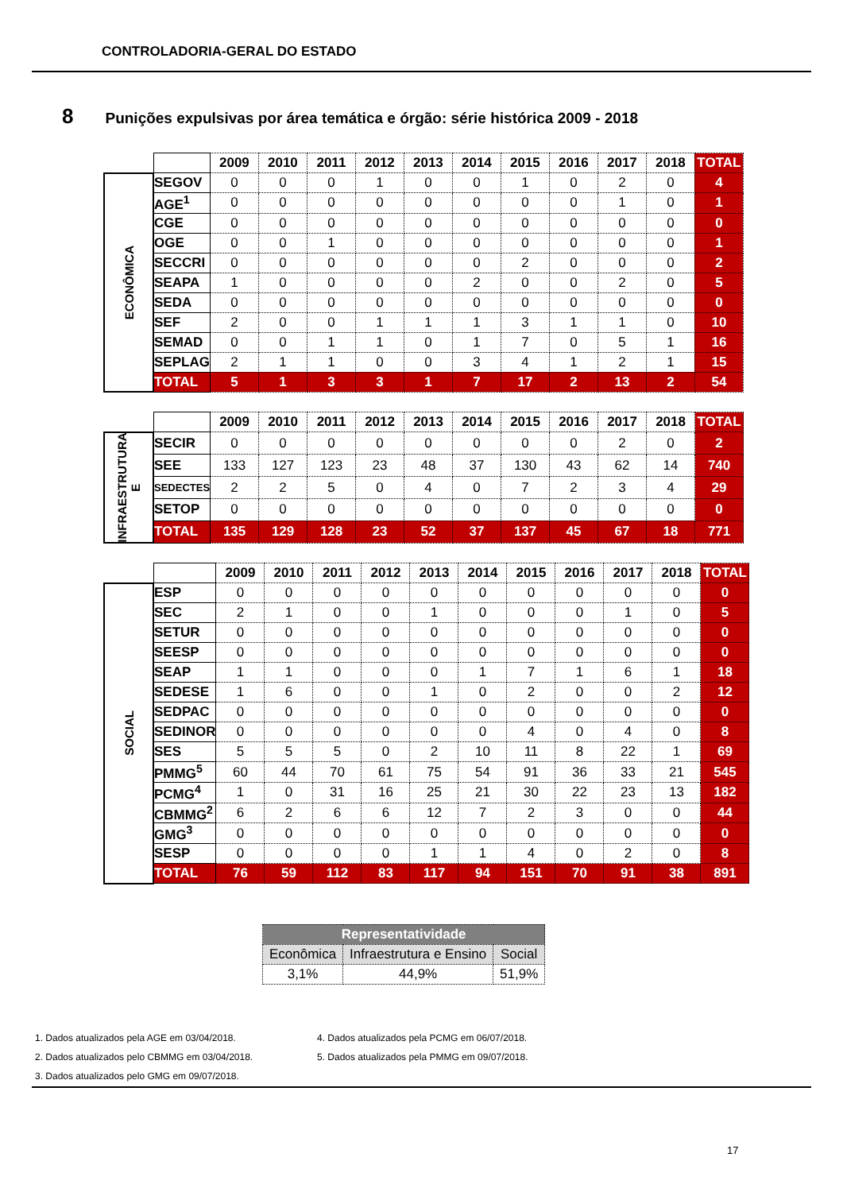CONTROLADORIA-GERAL DO ESTADO
8 Punições expulsivas por área temática e órgão: série histórica 2009 - 2018
| | | 2009 | 2010 | 2011 | 2012 | 2013 | 2014 | 2015 | 2016 | 2017 | 2018 | TOTAL |
| ECONÔMICA | SEGOV | 0 | 0 | 0 | 1 | 0 | 0 | 1 | 0 | 2 | 0 | 4 |
| | AGE<sup>1</sup> | 0 | 0 | 0 | 0 | 0 | 0 | 0 | 0 | 1 | 0 | 1 |
| | CGE | 0 | 0 | 0 | 0 | 0 | 0 | 0 | 0 | 0 | 0 | 0 |
| | OGE | 0 | 0 | 1 | 0 | 0 | 0 | 0 | 0 | 0 | 0 | 1 |
| | SECCRI | 0 | 0 | 0 | 0 | 0 | 0 | 2 | 0 | 0 | 0 | 2 |
| | SEAPA | 1 | 0 | 0 | 0 | 0 | 2 | 0 | 0 | 2 | 0 | 5 |
| | SEDA | 0 | 0 | 0 | 0 | 0 | 0 | 0 | 0 | 0 | 0 | 0 |
| | SEF | 2 | 0 | 0 | 1 | 1 | 1 | 3 | 1 | 1 | 0 | 10 |
| | SEMAD | 0 | 0 | 1 | 1 | 0 | 1 | 7 | 0 | 5 | 1 | 16 |
| | SEPLAG | 2 | 1 | 1 | 0 | 0 | 3 | 4 | 1 | 2 | 1 | 15 |
| | TOTAL | 5 | 1 | 3 | 3 | 1 | 7 | 17 | 2 | 13 | 2 | 54 |
| | | 2009 | 2010 | 2011 | 2012 | 2013 | 2014 | 2015 | 2016 | 2017 | 2018 | TOTAL |
| INFRAESTRUTURA E | SECIR | 0 | 0 | 0 | 0 | 0 | 0 | 0 | 0 | 2 | 0 | 2 |
| | SEE | 133 | 127 | 123 | 23 | 48 | 37 | 130 | 43 | 62 | 14 | 740 |
| | SEDECTES | 2 | 2 | 5 | 0 | 4 | 0 | 7 | 2 | 3 | 4 | 29 |
| | SETOP | 0 | 0 | 0 | 0 | 0 | 0 | 0 | 0 | 0 | 0 | 0 |
| | TOTAL | 135 | 129 | 128 | 23 | 52 | 37 | 137 | 45 | 67 | 18 | 771 |
| | | 2009 | 2010 | 2011 | 2012 | 2013 | 2014 | 2015 | 2016 | 2017 | 2018 | TOTAL |
| SOCIAL | ESP | 0 | 0 | 0 | 0 | 0 | 0 | 0 | 0 | 0 | 0 | 0 |
| | SEC | 2 | 1 | 0 | 0 | 1 | 0 | 0 | 0 | 1 | 0 | 5 |
| | SETUR | 0 | 0 | 0 | 0 | 0 | 0 | 0 | 0 | 0 | 0 | 0 |
| | SEESP | 0 | 0 | 0 | 0 | 0 | 0 | 0 | 0 | 0 | 0 | 0 |
| | SEAP | 1 | 1 | 0 | 0 | 0 | 1 | 7 | 1 | 6 | 1 | 18 |
| | SEDESE | 1 | 6 | 0 | 0 | 1 | 0 | 2 | 0 | 0 | 2 | 12 |
| | SEDPAC | 0 | 0 | 0 | 0 | 0 | 0 | 0 | 0 | 0 | 0 | 0 |
| | SEDINOR | 0 | 0 | 0 | 0 | 0 | 0 | 4 | 0 | 4 | 0 | 8 |
| | SES | 5 | 5 | 5 | 0 | 2 | 10 | 11 | 8 | 22 | 1 | 69 |
| | PMMG<sup>5</sup> | 60 | 44 | 70 | 61 | 75 | 54 | 91 | 36 | 33 | 21 | 545 |
| | PCMG<sup>4</sup> | 1 | 0 | 31 | 16 | 25 | 21 | 30 | 22 | 23 | 13 | 182 |
| | CBMMG<sup>2</sup> | 6 | 2 | 6 | 6 | 12 | 7 | 2 | 3 | 0 | 0 | 44 |
| | GMG<sup>3</sup> | 0 | 0 | 0 | 0 | 0 | 0 | 0 | 0 | 0 | 0 | 0 |
| | SESP | 0 | 0 | 0 | 0 | 1 | 1 | 4 | 0 | 2 | 0 | 8 |
| | TOTAL | 76 | 59 | 112 | 83 | 117 | 94 | 151 | 70 | 91 | 38 | 891 |
| Representatividade | | |
| --- | --- | --- |
| Econômica | Infraestrutura e Ensino | Social |
| 3,1% | 44,9% | 51,9% |
1. Dados atualizados pela AGE em 03/04/2018.
4. Dados atualizados pela PCMG em 06/07/2018.
2. Dados atualizados pelo CBMMG em 03/04/2018.
5. Dados atualizados pela PMMG em 09/07/2018.
3. Dados atualizados pelo GMG em 09/07/2018.
17